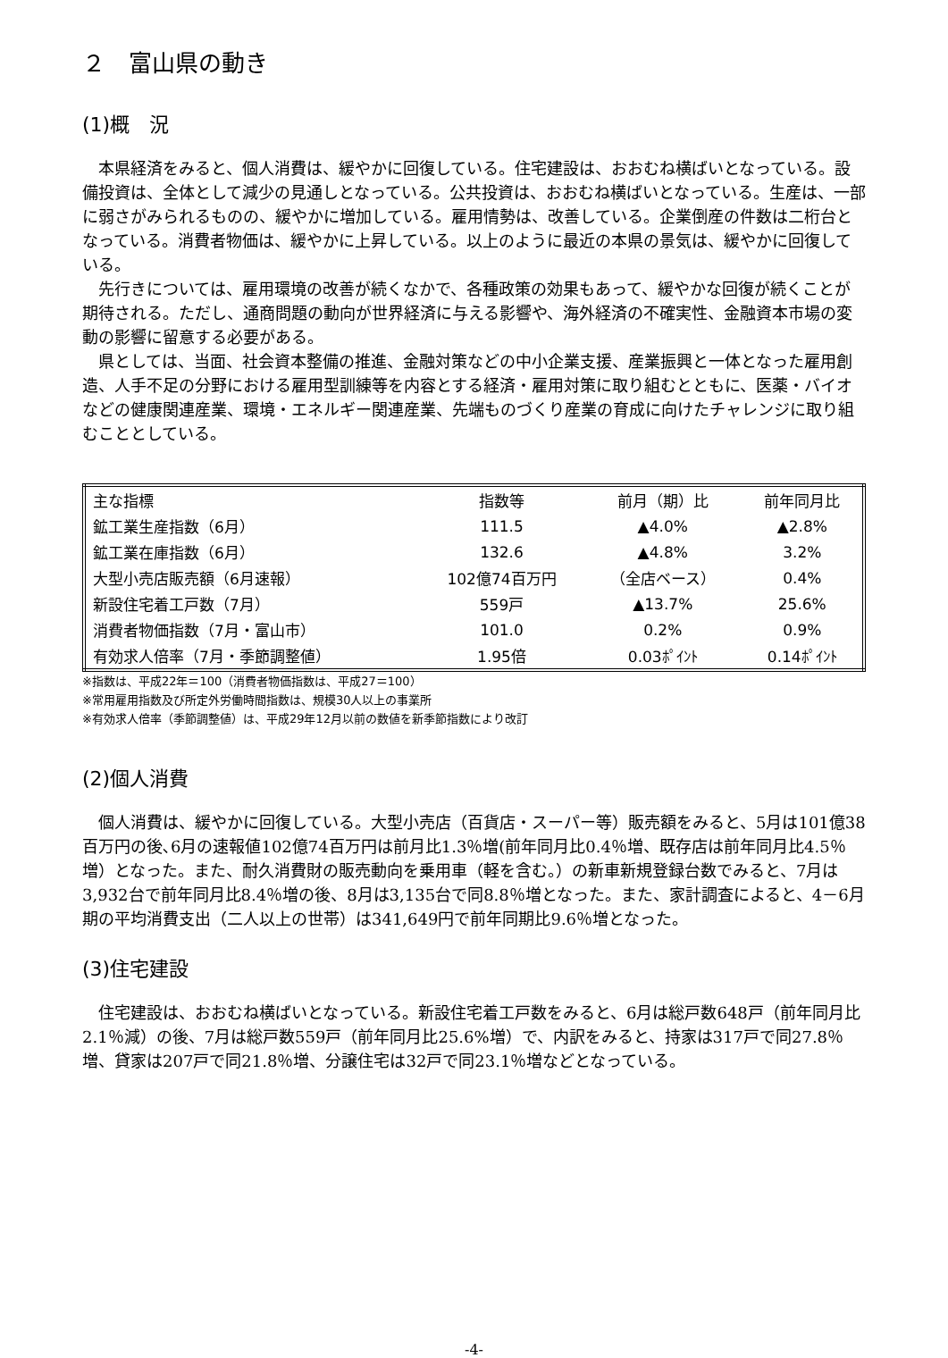２　富山県の動き
(1)概　況
本県経済をみると、個人消費は、緩やかに回復している。住宅建設は、おおむね横ばいとなっている。設備投資は、全体として減少の見通しとなっている。公共投資は、おおむね横ばいとなっている。生産は、一部に弱さがみられるものの、緩やかに増加している。雇用情勢は、改善している。企業倒産の件数は二桁台となっている。消費者物価は、緩やかに上昇している。以上のように最近の本県の景気は、緩やかに回復している。
先行きについては、雇用環境の改善が続くなかで、各種政策の効果もあって、緩やかな回復が続くことが期待される。ただし、通商問題の動向が世界経済に与える影響や、海外経済の不確実性、金融資本市場の変動の影響に留意する必要がある。
県としては、当面、社会資本整備の推進、金融対策などの中小企業支援、産業振興と一体となった雇用創造、人手不足の分野における雇用型訓練等を内容とする経済・雇用対策に取り組むとともに、医薬・バイオなどの健康関連産業、環境・エネルギー関連産業、先端ものづくり産業の育成に向けたチャレンジに取り組むこととしている。
| 主な指標 | 指数等 | 前月（期）比 | 前年同月比 |
| --- | --- | --- | --- |
| 鉱工業生産指数（6月） | 111.5 | ▲4.0% | ▲2.8% |
| 鉱工業在庫指数（6月） | 132.6 | ▲4.8% | 3.2% |
| 大型小売店販売額（6月速報） | 102億74百万円 | （全店ベース） | 0.4% |
| 新設住宅着工戸数（7月） | 559戸 | ▲13.7% | 25.6% |
| 消費者物価指数（7月・富山市） | 101.0 | 0.2% | 0.9% |
| 有効求人倍率（7月・季節調整値） | 1.95倍 | 0.03ﾎﾟｲﾝﾄ | 0.14ﾎﾟｲﾝﾄ |
※指数は、平成22年＝100（消費者物価指数は、平成27＝100）
※常用雇用指数及び所定外労働時間指数は、規模30人以上の事業所
※有効求人倍率（季節調整値）は、平成29年12月以前の数値を新季節指数により改訂
(2)個人消費
個人消費は、緩やかに回復している。大型小売店（百貨店・スーパー等）販売額をみると、5月は101億38百万円の後､6月の速報値102億74百万円は前月比1.3％増(前年同月比0.4％増、既存店は前年同月比4.5％増）となった。また、耐久消費財の販売動向を乗用車（軽を含む。）の新車新規登録台数でみると、7月は3,932台で前年同月比8.4％増の後、8月は3,135台で同8.8％増となった。また、家計調査によると、4－6月期の平均消費支出（二人以上の世帯）は341,649円で前年同期比9.6％増となった。
(3)住宅建設
住宅建設は、おおむね横ばいとなっている。新設住宅着工戸数をみると、6月は総戸数648戸（前年同月比2.1％減）の後、7月は総戸数559戸（前年同月比25.6%増）で、内訳をみると、持家は317戸で同27.8％増、貸家は207戸で同21.8％増、分譲住宅は32戸で同23.1％増などとなっている。
-4-